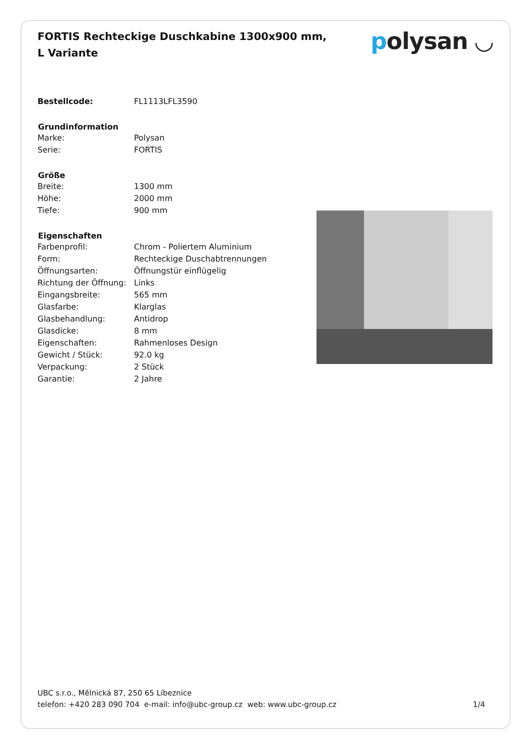FORTIS Rechteckige Duschkabine 1300x900 mm, L Variante
polysan ◡
| Bestellcode: | FL1113LFL3590 |
| Grundinformation | |
| Marke: | Polysan |
| Serie: | FORTIS |
| Größe | |
| Breite: | 1300 mm |
| Höhe: | 2000 mm |
| Tiefe: | 900 mm |
| Eigenschaften | |
| Farbenprofil: | Chrom - Poliertem Aluminium |
| Form: | Rechteckige Duschabtrennungen |
| Öffnungsarten: | Öffnungstür einflügelig |
| Richtung der Öffnung: | Links |
| Eingangsbreite: | 565 mm |
| Glasfarbe: | Klarglas |
| Glasbehandlung: | Antidrop |
| Glasdicke: | 8 mm |
| Eigenschaften: | Rahmenloses Design |
| Gewicht / Stück: | 92.0 kg |
| Verpackung: | 2 Stück |
| Garantie: | 2 Jahre |
UBC s.r.o., Mělnická 87, 250 65 Líbeznice
telefon: +420 283 090 704 e-mail: info@ubc-group.cz web: www.ubc-group.cz 1/4